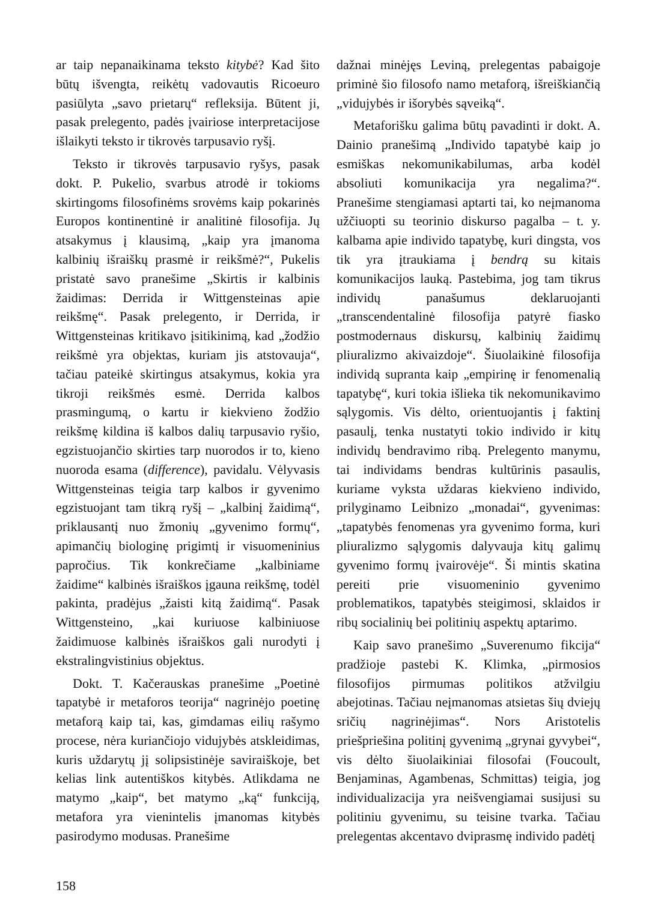ar taip nepanaikinama teksto kitybė? Kad šito būtų išvengta, reikėtų vadovautis Ricoeuro pasiūlyta „savo prietarų“ refleksija. Būtent ji, pasak prelegento, padės įvairiose interpretacijose išlaikyti teksto ir tikrovės tarpusavio ryšį.
Teksto ir tikrovės tarpusavio ryšys, pasak dokt. P. Pukelio, svarbus atrodė ir tokioms skirtingoms filosofinėms srovėms kaip pokarinės Europos kontinentinė ir analitinė filosofija. Jų atsakymus į klausimą, „kaip yra įmanoma kalbinių išraiškų prasmė ir reikšmė?“, Pukelis pristatė savo pranešime „Skirtis ir kalbinis žaidimas: Derrida ir Wittgensteinas apie reikšmę“. Pasak prelegento, ir Derrida, ir Wittgensteinas kritikavo įsitikinimą, kad „žodžio reikšmė yra objektas, kuriam jis atstovauja“, tačiau pateikė skirtingus atsakymus, kokia yra tikroji reikšmės esmė. Derrida kalbos prasmingumą, o kartu ir kiekvieno žodžio reikšmę kildina iš kalbos dalių tarpusavio ryšio, egzistuojančio skirties tarp nuorodos ir to, kieno nuoroda esama (difference), pavidalu. Vėlyvasis Wittgensteinas teigia tarp kalbos ir gyvenimo egzistuojant tam tikrą ryšį – „kalbinį žaidimą“, priklausantį nuo žmonių „gyvenimo formų“, apimančių biologinę prigimtį ir visuomeninius papročius. Tik konkrečiame „kalbiniame žaidime“ kalbinės išraiškos įgauna reikšmę, todėl pakinta, pradėjus „žaisti kitą žaidimą“. Pasak Wittgensteino, „kai kuriuose kalbiniuose žaidimuose kalbinės išraiškos gali nurodyti į ekstralingvistinius objektus.
Dokt. T. Kačerauskas pranešime „Poetinė tapatybė ir metaforos teorija“ nagrinėjo poetinę metaforą kaip tai, kas, gimdamas eilių rašymo procese, nėra kuriančiojo vidujybės atskleidimas, kuris uždarytų jį solipsistinėje saviraiškoje, bet kelias link autentiškos kitybės. Atlikdama ne matymo „kaip“, bet matymo „ką“ funkciją, metafora yra vienintelis įmanomas kitybės pasirodymo modusas. Pranešime
dažnai minėjęs Leviną, prelegentas pabaigoje priminė šio filosofo namo metaforą, išreiškiančią „vidujybės ir išorybės sąveiką“.
Metaforišku galima būtų pavadinti ir dokt. A. Dainio pranešimą „Individo tapatybė kaip jo esmiškas nekomunikabilumas, arba kodėl absoliuti komunikacija yra negalima?“. Pranešime stengiamasi aptarti tai, ko neįmanoma užčiuopti su teorinio diskurso pagalba – t. y. kalbama apie individo tapatybę, kuri dingsta, vos tik yra įtraukiama į bendrą su kitais komunikacijos lauką. Pastebima, jog tam tikrus individų panašumus deklaruojanti „transcendentalinė filosofija patyrė fiasko postmodernaus diskursų, kalbinių žaidimų pliuralizmo akivaizdoje“. Šiuolaikinė filosofija individą supranta kaip „empirinę ir fenomenalią tapatybę“, kuri tokia išlieka tik nekomunikavimo sąlygomis. Vis dėlto, orientuojantis į faktinį pasaulį, tenka nustatyti tokio individo ir kitų individų bendravimo ribą. Prelegento manymu, tai individams bendras kultūrinis pasaulis, kuriame vyksta uždaras kiekvieno individo, prilyginamo Leibnizo „monadai“, gyvenimas: „tapatybės fenomenas yra gyvenimo forma, kuri pliuralizmo sąlygomis dalyvauja kitų galimų gyvenimo formų įvairovėje“. Ši mintis skatina pereiti prie visuomeninio gyvenimo problematikos, tapatybės steigimosi, sklaidos ir ribų socialinių bei politinių aspektų aptarimo.
Kaip savo pranešimo „Suverenumo fikcija“ pradžioje pastebi K. Klimka, „pirmosios filosofijos pirmumas politikos atžvilgiu abejotinas. Tačiau neįmanomas atsietas šių dviejų sričių nagrinėjimas“. Nors Aristotelis priešpriešina politinį gyvenimą „grynai gyvybei“, vis dėlto šiuolaikiniai filosofai (Foucoult, Benjaminas, Agambenas, Schmittas) teigia, jog individualizacija yra neišvengiamai susijusi su politiniu gyvenimu, su teisine tvarka. Tačiau prelegentas akcentavo dviprasmę individo padėtį
158